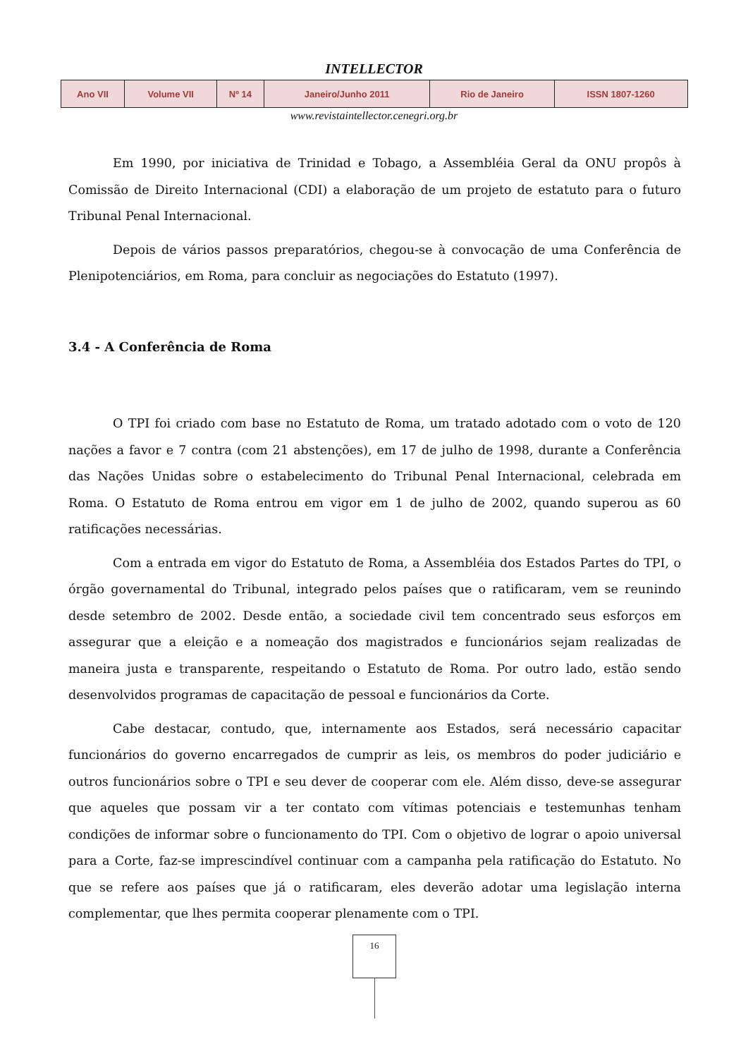INTELLECTOR
| Ano VII | Volume VII | Nº 14 | Janeiro/Junho 2011 | Rio de Janeiro | ISSN 1807-1260 |
www.revistaintellector.cenegri.org.br
Em 1990, por iniciativa de Trinidad e Tobago, a Assembléia Geral da ONU propôs à Comissão de Direito Internacional (CDI) a elaboração de um projeto de estatuto para o futuro Tribunal Penal Internacional.
Depois de vários passos preparatórios, chegou-se à convocação de uma Conferência de Plenipotenciários, em Roma, para concluir as negociações do Estatuto (1997).
3.4 - A Conferência de Roma
O TPI foi criado com base no Estatuto de Roma, um tratado adotado com o voto de 120 nações a favor e 7 contra (com 21 abstenções), em 17 de julho de 1998, durante a Conferência das Nações Unidas sobre o estabelecimento do Tribunal Penal Internacional, celebrada em Roma. O Estatuto de Roma entrou em vigor em 1 de julho de 2002, quando superou as 60 ratificações necessárias.
Com a entrada em vigor do Estatuto de Roma, a Assembléia dos Estados Partes do TPI, o órgão governamental do Tribunal, integrado pelos países que o ratificaram, vem se reunindo desde setembro de 2002. Desde então, a sociedade civil tem concentrado seus esforços em assegurar que a eleição e a nomeação dos magistrados e funcionários sejam realizadas de maneira justa e transparente, respeitando o Estatuto de Roma. Por outro lado, estão sendo desenvolvidos programas de capacitação de pessoal e funcionários da Corte.
Cabe destacar, contudo, que, internamente aos Estados, será necessário capacitar funcionários do governo encarregados de cumprir as leis, os membros do poder judiciário e outros funcionários sobre o TPI e seu dever de cooperar com ele. Além disso, deve-se assegurar que aqueles que possam vir a ter contato com vítimas potenciais e testemunhas tenham condições de informar sobre o funcionamento do TPI. Com o objetivo de lograr o apoio universal para a Corte, faz-se imprescindível continuar com a campanha pela ratificação do Estatuto. No que se refere aos países que já o ratificaram, eles deverão adotar uma legislação interna complementar, que lhes permita cooperar plenamente com o TPI.
16